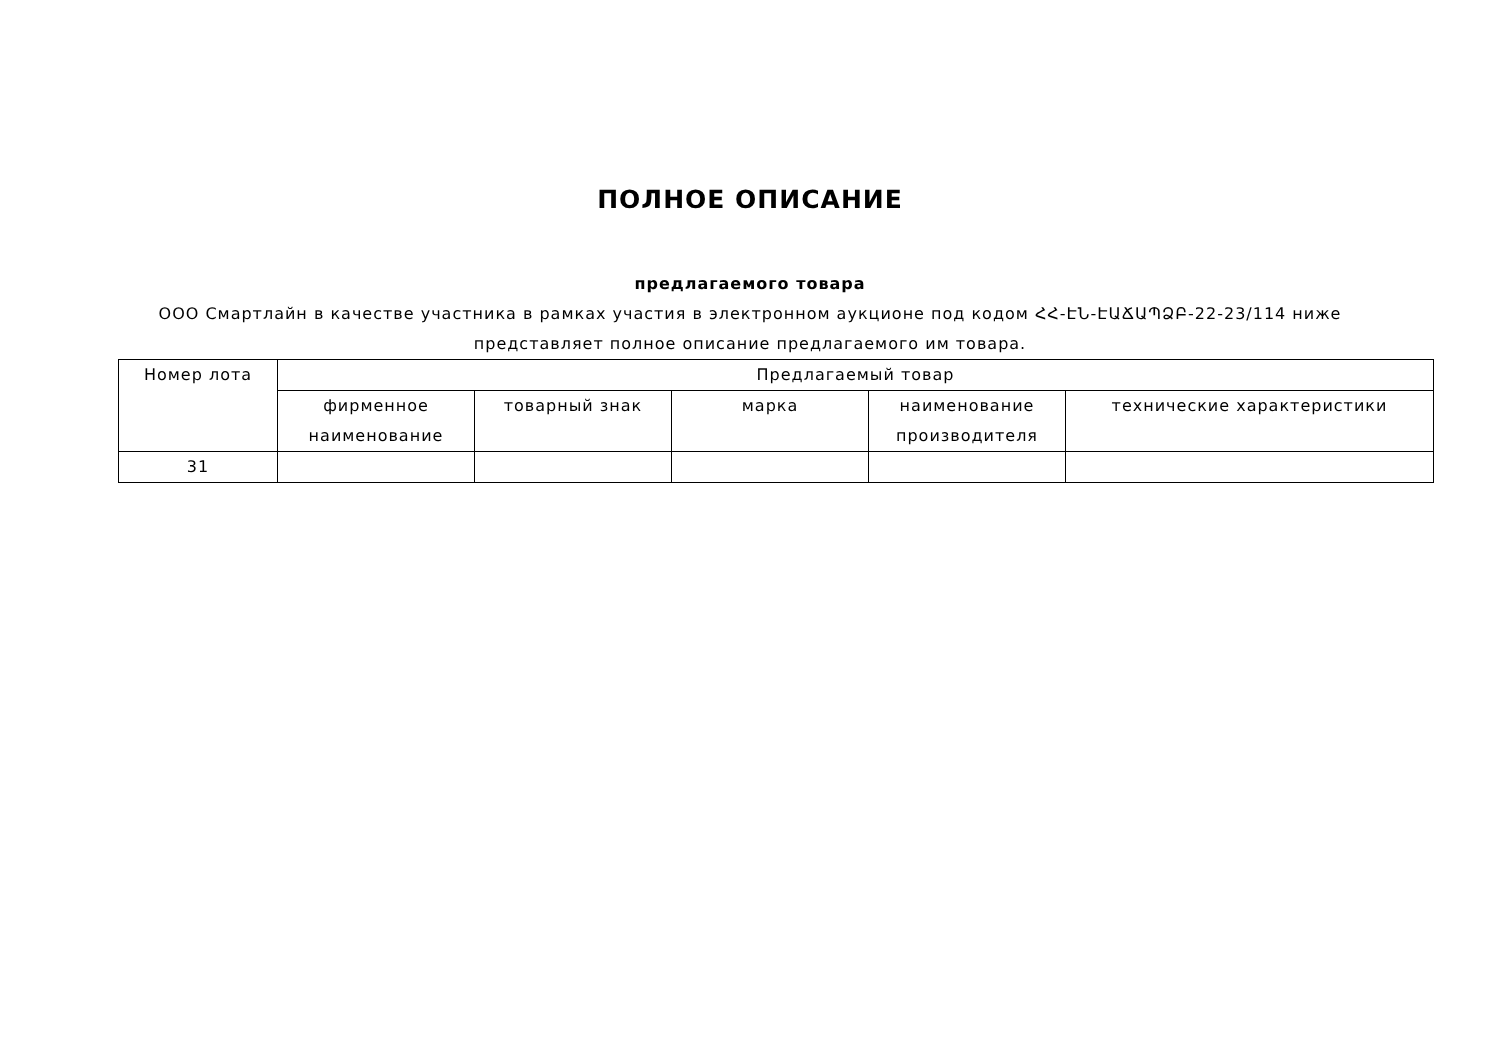ПОЛНОЕ ОПИСАНИЕ
предлагаемого товара
ООО Смартлайн в качестве участника в рамках участия в электронном аукционе под кодом ՀՀ-ԷՆ-ԷԱՃԱՊՁԲ-22-23/114 ниже представляет полное описание предлагаемого им товара.
| Номер лота | Предлагаемый товар | | | | |
| --- | --- | --- | --- | --- | --- |
| | фирменное наименование | товарный знак | марка | наименование производителя | технические характеристики |
| 31 | | | | | |